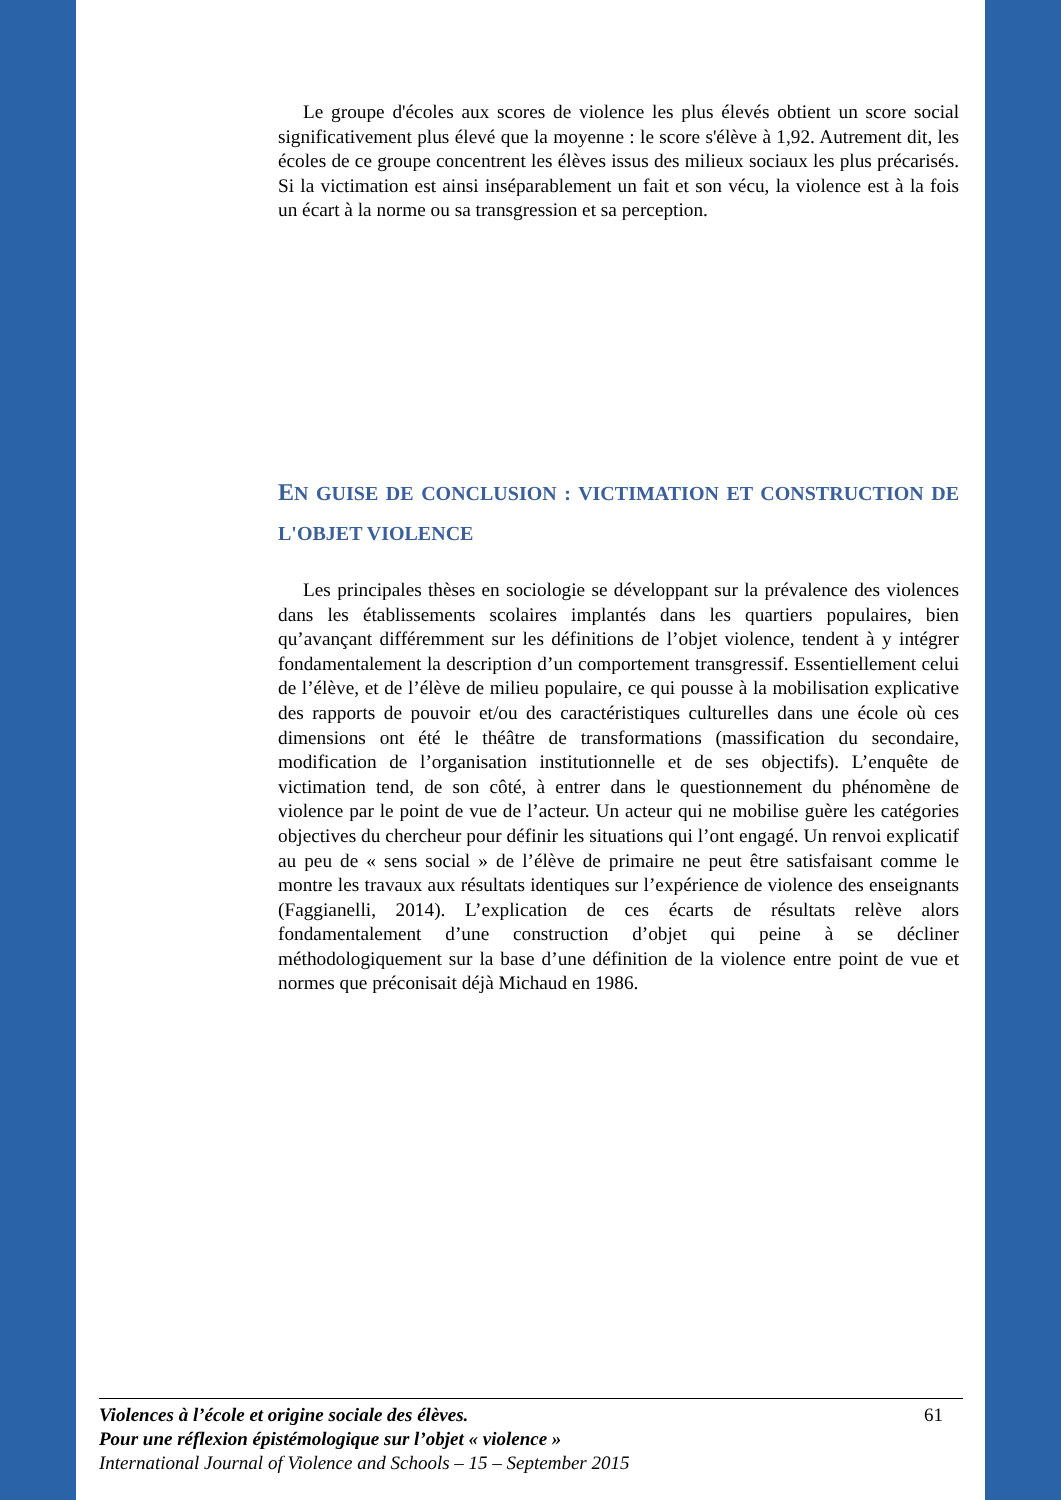Le groupe d'écoles aux scores de violence les plus élevés obtient un score social significativement plus élevé que la moyenne : le score s'élève à 1,92. Autrement dit, les écoles de ce groupe concentrent les élèves issus des milieux sociaux les plus précarisés. Si la victimation est ainsi inséparablement un fait et son vécu, la violence est à la fois un écart à la norme ou sa transgression et sa perception.
EN GUISE DE CONCLUSION : VICTIMATION ET CONSTRUCTION DE L'OBJET VIOLENCE
Les principales thèses en sociologie se développant sur la prévalence des violences dans les établissements scolaires implantés dans les quartiers populaires, bien qu’avançant différemment sur les définitions de l’objet violence, tendent à y intégrer fondamentalement la description d’un comportement transgressif. Essentiellement celui de l’élève, et de l’élève de milieu populaire, ce qui pousse à la mobilisation explicative des rapports de pouvoir et/ou des caractéristiques culturelles dans une école où ces dimensions ont été le théâtre de transformations (massification du secondaire, modification de l’organisation institutionnelle et de ses objectifs). L’enquête de victimation tend, de son côté, à entrer dans le questionnement du phénomène de violence par le point de vue de l’acteur. Un acteur qui ne mobilise guère les catégories objectives du chercheur pour définir les situations qui l’ont engagé. Un renvoi explicatif au peu de « sens social » de l’élève de primaire ne peut être satisfaisant comme le montre les travaux aux résultats identiques sur l’expérience de violence des enseignants (Faggianelli, 2014). L’explication de ces écarts de résultats relève alors fondamentalement d’une construction d’objet qui peine à se décliner méthodologiquement sur la base d’une définition de la violence entre point de vue et normes que préconisait déjà Michaud en 1986.
61 Violences à l’école et origine sociale des élèves.
Pour une réflexion épistémologique sur l’objet « violence »
International Journal of Violence and Schools – 15 – September 2015